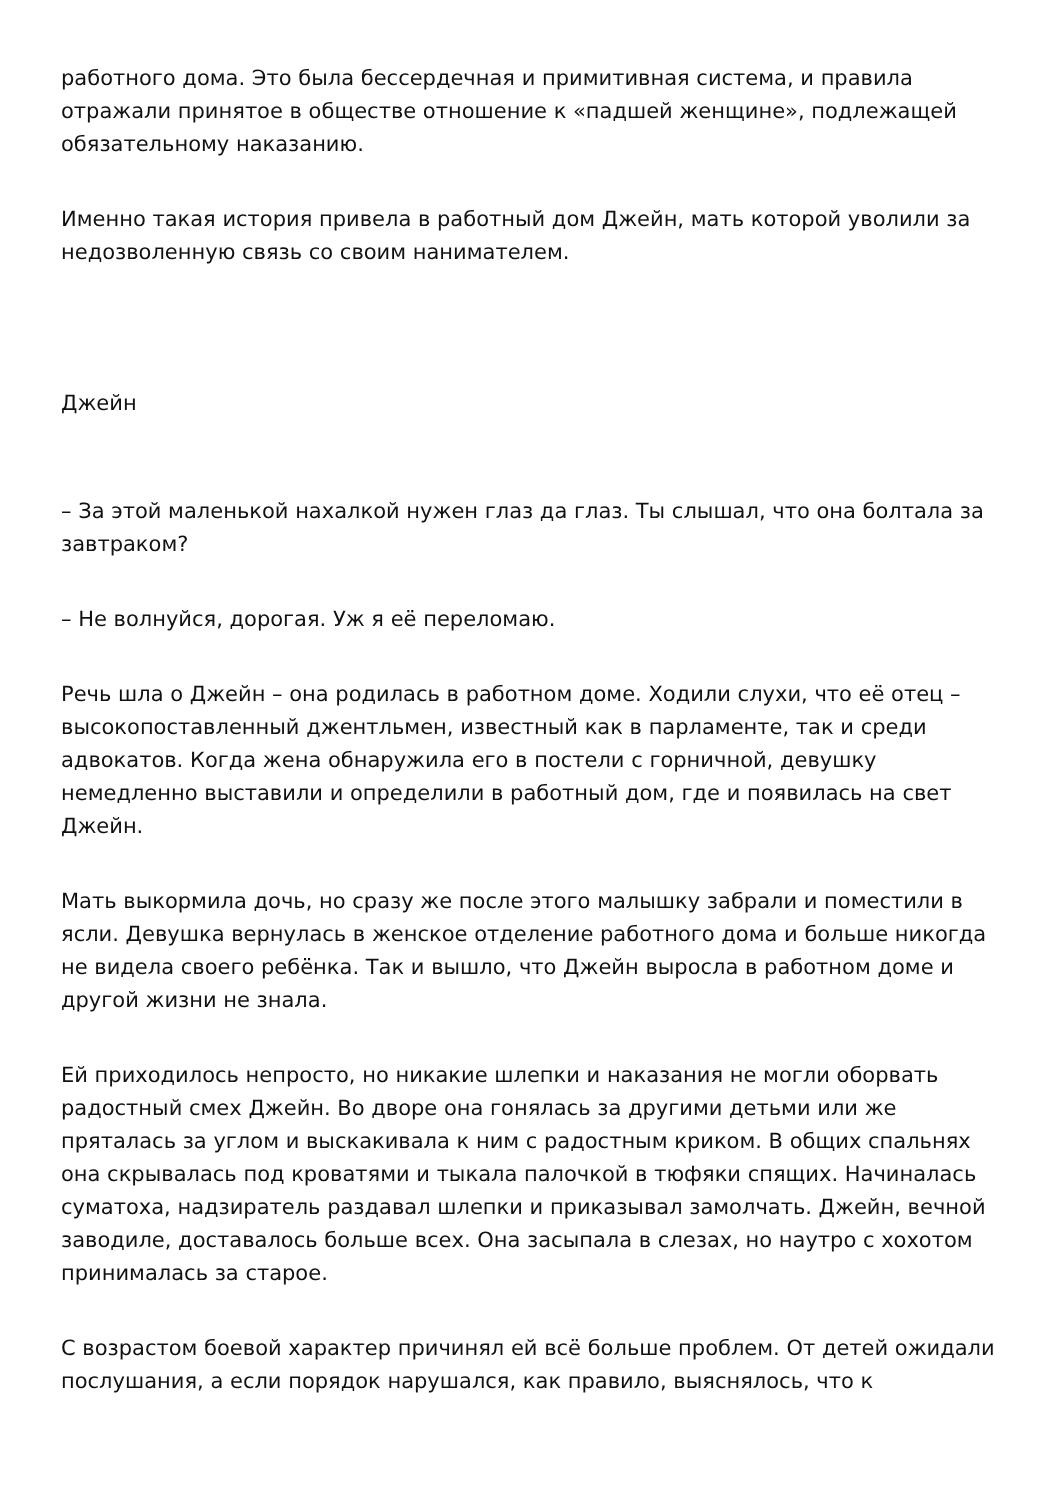работного дома. Это была бессердечная и примитивная система, и правила отражали принятое в обществе отношение к «падшей женщине», подлежащей обязательному наказанию.
Именно такая история привела в работный дом Джейн, мать которой уволили за недозволенную связь со своим нанимателем.
Джейн
– За этой маленькой нахалкой нужен глаз да глаз. Ты слышал, что она болтала за завтраком?
– Не волнуйся, дорогая. Уж я её переломаю.
Речь шла о Джейн – она родилась в работном доме. Ходили слухи, что её отец – высокопоставленный джентльмен, известный как в парламенте, так и среди адвокатов. Когда жена обнаружила его в постели с горничной, девушку немедленно выставили и определили в работный дом, где и появилась на свет Джейн.
Мать выкормила дочь, но сразу же после этого малышку забрали и поместили в ясли. Девушка вернулась в женское отделение работного дома и больше никогда не видела своего ребёнка. Так и вышло, что Джейн выросла в работном доме и другой жизни не знала.
Ей приходилось непросто, но никакие шлепки и наказания не могли оборвать радостный смех Джейн. Во дворе она гонялась за другими детьми или же пряталась за углом и выскакивала к ним с радостным криком. В общих спальнях она скрывалась под кроватями и тыкала палочкой в тюфяки спящих. Начиналась суматоха, надзиратель раздавал шлепки и приказывал замолчать. Джейн, вечной заводиле, доставалось больше всех. Она засыпала в слезах, но наутро с хохотом принималась за старое.
С возрастом боевой характер причинял ей всё больше проблем. От детей ожидали послушания, а если порядок нарушался, как правило, выяснялось, что к